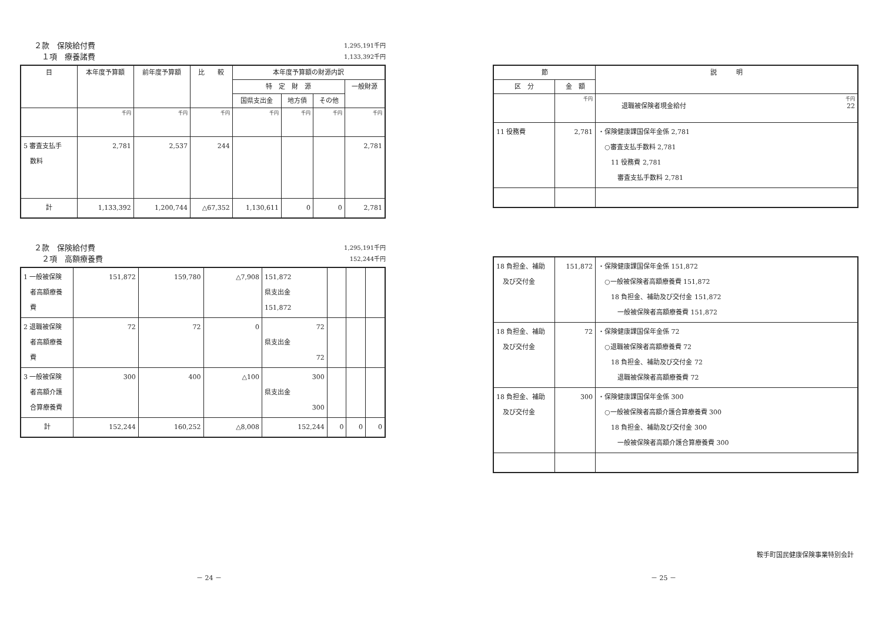２款　保険給付費 1,295,191千円
　１項　療養諸費 1,133,392千円
| 目 | 本年度予算額 | 前年度予算額 | 比 較 | 本年度予算額の財源内訳 | | | |
| --- | --- | --- | --- | --- | --- | --- | --- |
| | | | | 特 定 財 源 | | | 一般財源 |
| | | | | 国県支出金 | 地方債 | その他 | |
| | 千円 | 千円 | 千円 | 千円 | 千円 | 千円 | 千円 |
| 5 審査支払手 数料 | 2,781 | 2,537 | 244 | | | | 2,781 |
| 計 | 1,133,392 | 1,200,744 | △67,352 | 1,130,611 | 0 | 0 | 2,781 |
２款　保険給付費 1,295,191千円
　２項　高額療養費 152,244千円
| 1 一般被保険 者高額療養 費 | 151,872 | 159,780 | △7,908 | 151,872 県支出金 151,872 | | | |
| 2 退職被保険 者高額療養 費 | 72 | 72 | 0 | 72 県支出金 72 | | | |
| 3 一般被保険 者高額介護 合算療養費 | 300 | 400 | △100 | 300 県支出金 300 | | | |
| 計 | 152,244 | 160,252 | △8,008 | 152,244 | 0 | 0 | 0 |
| 節 | | 説 明 |
| --- | --- | --- |
| 区 分 | 金 額 | |
| | 千円 | 千円 退職被保険者現金給付 22 |
| 11 役務費 | 2,781 | ・保険健康課国保年金係 2,781 ○審査支払手数料 2,781 11 役務費 2,781 審査支払手数料 2,781 |
| 18 負担金、補助 及び交付金 | 151,872 | ・保険健康課国保年金係 151,872 ○一般被保険者高額療養費 151,872 18 負担金、補助及び交付金 151,872 一般被保険者高額療養費 151,872 |
| 18 負担金、補助 及び交付金 | 72 | ・保険健康課国保年金係 72 ○退職被保険者高額療養費 72 18 負担金、補助及び交付金 72 退職被保険者高額療養費 72 |
| 18 負担金、補助 及び交付金 | 300 | ・保険健康課国保年金係 300 ○一般被保険者高額介護合算療養費 300 18 負担金、補助及び交付金 300 一般被保険者高額介護合算療養費 300 |
鞍手町国民健康保険事業特別会計
－ 24 － － 25 －